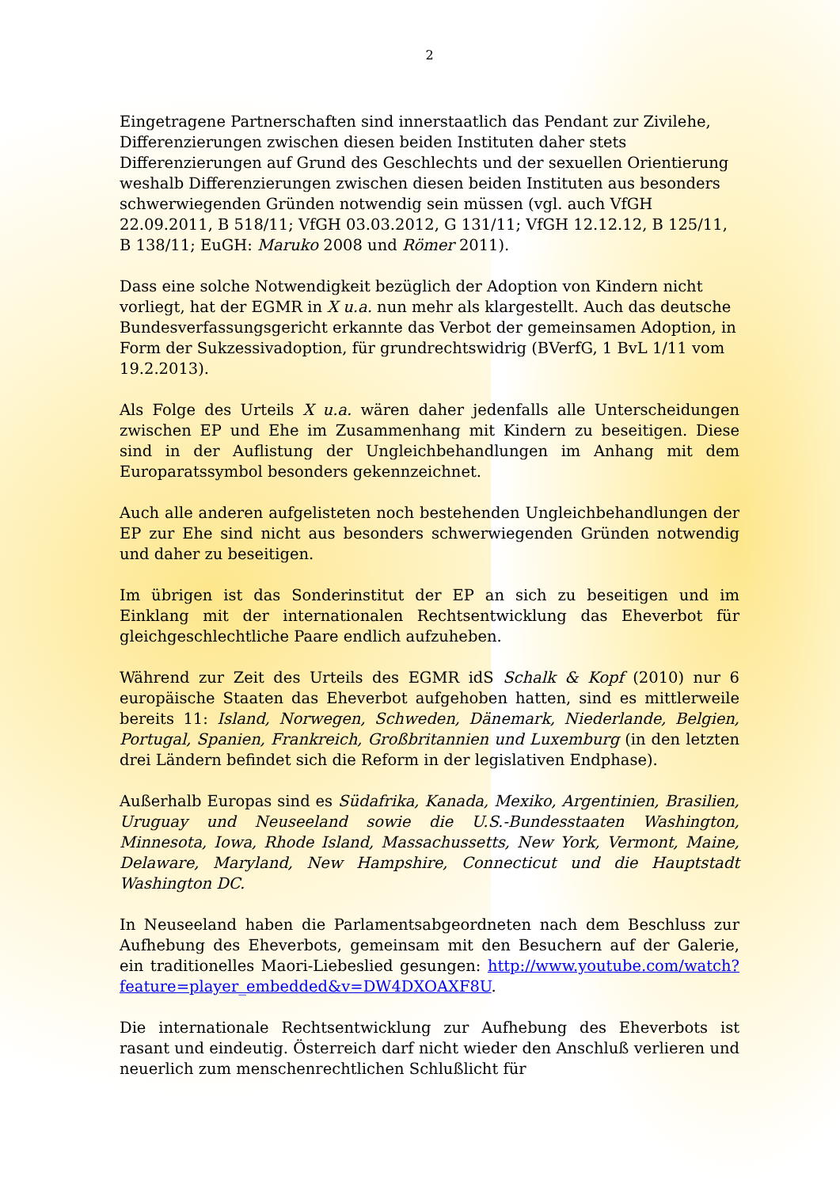2
Eingetragene Partnerschaften sind innerstaatlich das Pendant zur Zivilehe, Differenzierungen zwischen diesen beiden Instituten daher stets Differenzierungen auf Grund des Geschlechts und der sexuellen Orientierung weshalb Differenzierungen zwischen diesen beiden Instituten aus besonders schwerwiegenden Gründen notwendig sein müssen (vgl. auch VfGH 22.09.2011, B 518/11; VfGH 03.03.2012, G 131/11; VfGH 12.12.12, B 125/11, B 138/11; EuGH: Maruko 2008 und Römer 2011).
Dass eine solche Notwendigkeit bezüglich der Adoption von Kindern nicht vorliegt, hat der EGMR in X u.a. nun mehr als klargestellt. Auch das deutsche Bundesverfassungsgericht erkannte das Verbot der gemeinsamen Adoption, in Form der Sukzessivadoption, für grundrechtswidrig (BVerfG, 1 BvL 1/11 vom 19.2.2013).
Als Folge des Urteils X u.a. wären daher jedenfalls alle Unterscheidungen zwischen EP und Ehe im Zusammenhang mit Kindern zu beseitigen. Diese sind in der Auflistung der Ungleichbehandlungen im Anhang mit dem Europaratssymbol besonders gekennzeichnet.
Auch alle anderen aufgelisteten noch bestehenden Ungleichbehandlungen der EP zur Ehe sind nicht aus besonders schwerwiegenden Gründen notwendig und daher zu beseitigen.
Im übrigen ist das Sonderinstitut der EP an sich zu beseitigen und im Einklang mit der internationalen Rechtsentwicklung das Eheverbot für gleichgeschlechtliche Paare endlich aufzuheben.
Während zur Zeit des Urteils des EGMR idS Schalk & Kopf (2010) nur 6 europäische Staaten das Eheverbot aufgehoben hatten, sind es mittlerweile bereits 11: Island, Norwegen, Schweden, Dänemark, Niederlande, Belgien, Portugal, Spanien, Frankreich, Großbritannien und Luxemburg (in den letzten drei Ländern befindet sich die Reform in der legislativen Endphase).
Außerhalb Europas sind es Südafrika, Kanada, Mexiko, Argentinien, Brasilien, Uruguay und Neuseeland sowie die U.S.-Bundesstaaten Washington, Minnesota, Iowa, Rhode Island, Massachussetts, New York, Vermont, Maine, Delaware, Maryland, New Hampshire, Connecticut und die Hauptstadt Washington DC.
In Neuseeland haben die Parlamentsabgeordneten nach dem Beschluss zur Aufhebung des Eheverbots, gemeinsam mit den Besuchern auf der Galerie, ein traditionelles Maori-Liebeslied gesungen: http://www.youtube.com/watch?feature=player_embedded&v=DW4DXOAXF8U.
Die internationale Rechtsentwicklung zur Aufhebung des Eheverbots ist rasant und eindeutig. Österreich darf nicht wieder den Anschluß verlieren und neuerlich zum menschenrechtlichen Schlußlicht für